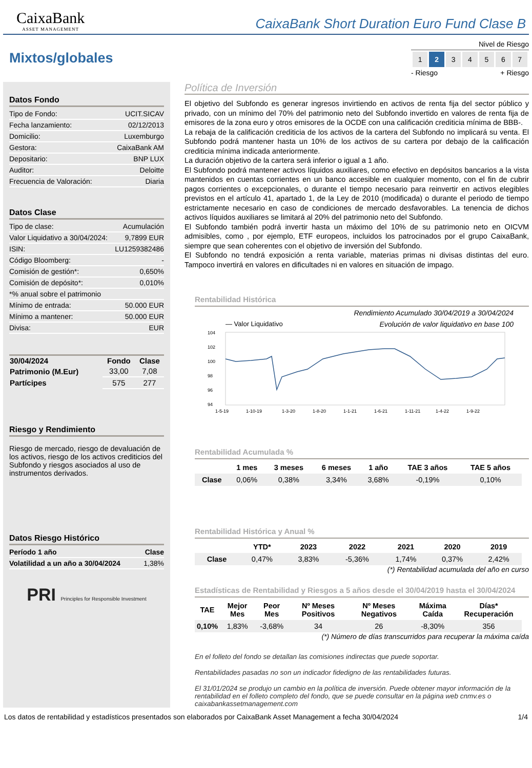CaixaBank
ASSET MANAGEMENT
CaixaBank Short Duration Euro Fund Clase B
Mixtos/globales
Nivel de Riesgo
| 1 | 2 | 3 | 4 | 5 | 6 | 7 |
- Riesgo + Riesgo
Datos Fondo
| Tipo de Fondo: | UCIT.SICAV |
| Fecha lanzamiento: | 02/12/2013 |
| Domicilio: | Luxemburgo |
| Gestora: | CaixaBank AM |
| Depositario: | BNP LUX |
| Auditor: | Deloitte |
| Frecuencia de Valoración: | Diaria |
Datos Clase
| Tipo de clase: | Acumulación |
| Valor Liquidativo a 30/04/2024: | 9,7899 EUR |
| ISIN: | LU1259382486 |
| Código Bloomberg: | - |
| Comisión de gestión*: | 0,650% |
| Comisión de depósito*: | 0,010% |
| *% anual sobre el patrimonio | |
| Mínimo de entrada: | 50.000 EUR |
| Mínimo a mantener: | 50.000 EUR |
| Divisa: | EUR |
| 30/04/2024 | Fondo | Clase |
| --- | --- | --- |
| Patrimonio (M.Eur) | 33,00 | 7,08 |
| Partícipes | 575 | 277 |
Riesgo y Rendimiento
Riesgo de mercado, riesgo de devaluación de los activos, riesgo de los activos crediticios del Subfondo y riesgos asociados al uso de instrumentos derivados.
Datos Riesgo Histórico
| Período 1 año | Clase |
| Volatilidad a un año a 30/04/2024 | 1,38% |
PRI Principles for Responsible Investment
Política de Inversión
El objetivo del Subfondo es generar ingresos invirtiendo en activos de renta fija del sector público y privado, con un mínimo del 70% del patrimonio neto del Subfondo invertido en valores de renta fija de emisores de la zona euro y otros emisores de la OCDE con una calificación crediticia mínima de BBB-.
La rebaja de la calificación crediticia de los activos de la cartera del Subfondo no implicará su venta. El Subfondo podrá mantener hasta un 10% de los activos de su cartera por debajo de la calificación crediticia mínima indicada anteriormente.
La duración objetivo de la cartera será inferior o igual a 1 año.
El Subfondo podrá mantener activos líquidos auxiliares, como efectivo en depósitos bancarios a la vista mantenidos en cuentas corrientes en un banco accesible en cualquier momento, con el fin de cubrir pagos corrientes o excepcionales, o durante el tiempo necesario para reinvertir en activos elegibles previstos en el artículo 41, apartado 1, de la Ley de 2010 (modificada) o durante el periodo de tiempo estrictamente necesario en caso de condiciones de mercado desfavorables. La tenencia de dichos activos líquidos auxiliares se limitará al 20% del patrimonio neto del Subfondo.
El Subfondo también podrá invertir hasta un máximo del 10% de su patrimonio neto en OICVM admisibles, como , por ejemplo, ETF europeos, incluidos los patrocinados por el grupo CaixaBank, siempre que sean coherentes con el objetivo de inversión del Subfondo.
El Subfondo no tendrá exposición a renta variable, materias primas ni divisas distintas del euro. Tampoco invertirá en valores en dificultades ni en valores en situación de impago.
Rentabilidad Histórica
Rendimiento Acumulado 30/04/2019 a 30/04/2024
— Valor Liquidativo Evolución de valor liquidativo en base 100
104
102
100
98
96
94
1-5-19
1-10-19
1-3-20
1-8-20
1-1-21
1-6-21
1-11-21
1-4-22
1-9-22
Rentabilidad Acumulada %
| | 1 mes | 3 meses | 6 meses | 1 año | TAE 3 años | TAE 5 años |
| --- | --- | --- | --- | --- | --- | --- |
| Clase | 0,06% | 0,38% | 3,34% | 3,68% | -0,19% | 0,10% |
Rentabilidad Histórica y Anual %
| | YTD* | 2023 | 2022 | 2021 | 2020 | 2019 |
| --- | --- | --- | --- | --- | --- | --- |
| Clase | 0,47% | 3,83% | -5,36% | 1,74% | 0,37% | 2,42% |
(*) Rentabilidad acumulada del año en curso
Estadísticas de Rentabilidad y Riesgos a 5 años desde el 30/04/2019 hasta el 30/04/2024
| TAE | Mejor Mes | Peor Mes | Nº Meses Positivos | Nº Meses Negativos | Máxima Caída | Días* Recuperación |
| --- | --- | --- | --- | --- | --- | --- |
| 0,10% | 1,83% | -3,68% | 34 | 26 | -8,30% | 356 |
(*) Número de días transcurridos para recuperar la máxima caída
En el folleto del fondo se detallan las comisiones indirectas que puede soportar.
Rentabilidades pasadas no son un indicador fidedigno de las rentabilidades futuras.
El 31/01/2024 se produjo un cambio en la política de inversión. Puede obtener mayor información de la rentabilidad en el folleto completo del fondo, que se puede consultar en la página web cnmv.es o caixabankassetmanagement.com
Los datos de rentabilidad y estadísticos presentados son elaborados por CaixaBank Asset Management a fecha 30/04/2024 1/4